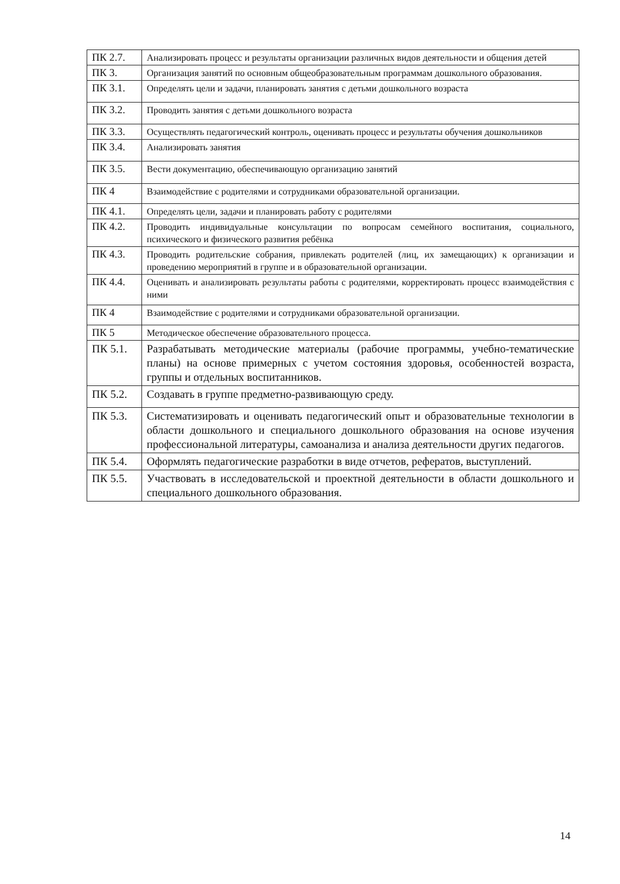| ПК 2.7. | Анализировать процесс и результаты организации различных видов деятельности и общения детей |
| ПК 3. | Организация занятий по основным общеобразовательным программам дошкольного образования. |
| ПК 3.1. | Определять цели и задачи, планировать занятия с детьми дошкольного возраста |
| ПК 3.2. | Проводить занятия с детьми дошкольного возраста |
| ПК 3.3. | Осуществлять педагогический контроль, оценивать процесс и результаты обучения дошкольников |
| ПК 3.4. | Анализировать занятия |
| ПК 3.5. | Вести документацию, обеспечивающую организацию занятий |
| ПК 4 | Взаимодействие с родителями и сотрудниками образовательной организации. |
| ПК 4.1. | Определять цели, задачи и планировать работу с родителями |
| ПК 4.2. | Проводить индивидуальные консультации по вопросам семейного воспитания, социального, психического и физического развития ребёнка |
| ПК 4.3. | Проводить родительские собрания, привлекать родителей (лиц, их замещающих) к организации и проведению мероприятий в группе и в образовательной организации. |
| ПК 4.4. | Оценивать и анализировать результаты работы с родителями, корректировать процесс взаимодействия с ними |
| ПК 4 | Взаимодействие с родителями и сотрудниками образовательной организации. |
| ПК 5 | Методическое обеспечение образовательного процесса. |
| ПК 5.1. | Разрабатывать методические материалы (рабочие программы, учебно-тематические планы) на основе примерных с учетом состояния здоровья, особенностей возраста, группы и отдельных воспитанников. |
| ПК 5.2. | Создавать в группе предметно-развивающую среду. |
| ПК 5.3. | Систематизировать и оценивать педагогический опыт и образовательные технологии в области дошкольного и специального дошкольного образования на основе изучения профессиональной литературы, самоанализа и анализа деятельности других педагогов. |
| ПК 5.4. | Оформлять педагогические разработки в виде отчетов, рефератов, выступлений. |
| ПК 5.5. | Участвовать в исследовательской и проектной деятельности в области дошкольного и специального дошкольного образования. |
14